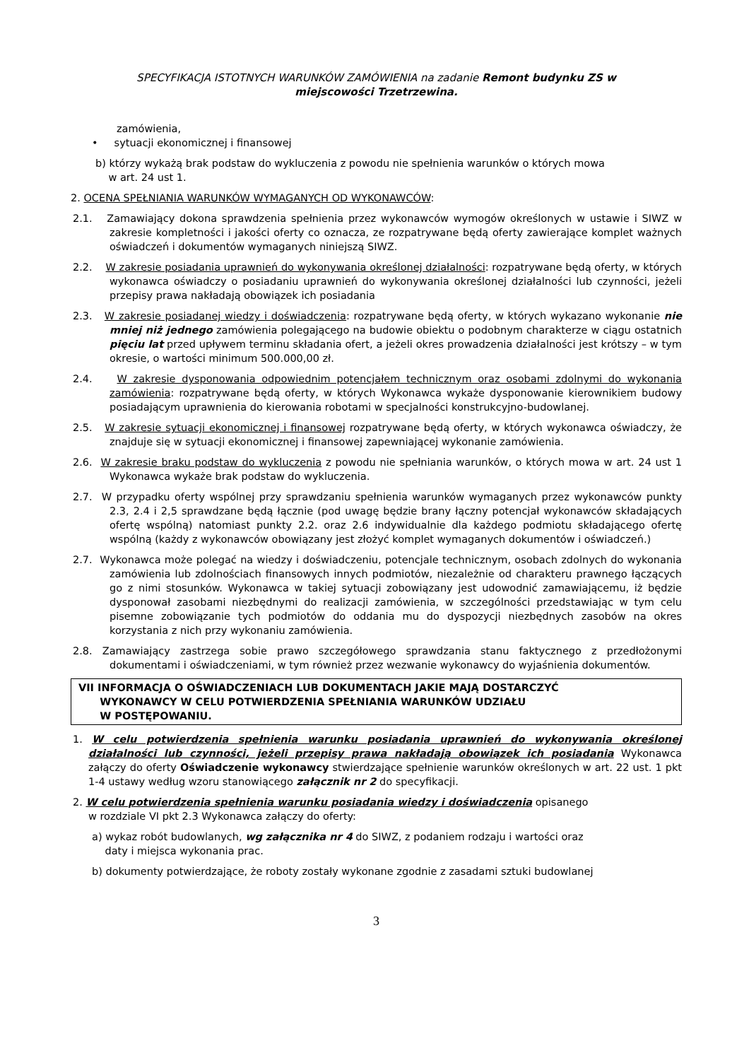SPECYFIKACJA ISTOTNYCH WARUNKÓW ZAMÓWIENIA na zadanie Remont budynku ZS w
miejscowości Trzetrzewina.
zamówienia,
• sytuacji ekonomicznej i finansowej
b) którzy wykażą brak podstaw do wykluczenia z powodu nie spełnienia warunków o których mowa
w art. 24 ust 1.
2. OCENA SPEŁNIANIA WARUNKÓW WYMAGANYCH OD WYKONAWCÓW:
2.1. Zamawiający dokona sprawdzenia spełnienia przez wykonawców wymogów określonych w ustawie i SIWZ w zakresie kompletności i jakości oferty co oznacza, ze rozpatrywane będą oferty zawierające komplet ważnych oświadczeń i dokumentów wymaganych niniejszą SIWZ.
2.2. W zakresie posiadania uprawnień do wykonywania określonej działalności: rozpatrywane będą oferty, w których wykonawca oświadczy o posiadaniu uprawnień do wykonywania określonej działalności lub czynności, jeżeli przepisy prawa nakładają obowiązek ich posiadania
2.3. W zakresie posiadanej wiedzy i doświadczenia: rozpatrywane będą oferty, w których wykazano wykonanie nie mniej niż jednego zamówienia polegającego na budowie obiektu o podobnym charakterze w ciągu ostatnich pięciu lat przed upływem terminu składania ofert, a jeżeli okres prowadzenia działalności jest krótszy – w tym okresie, o wartości minimum 500.000,00 zł.
2.4. W zakresie dysponowania odpowiednim potencjałem technicznym oraz osobami zdolnymi do wykonania zamówienia: rozpatrywane będą oferty, w których Wykonawca wykaże dysponowanie kierownikiem budowy posiadającym uprawnienia do kierowania robotami w specjalności konstrukcyjno-budowlanej.
2.5. W zakresie sytuacji ekonomicznej i finansowej rozpatrywane będą oferty, w których wykonawca oświadczy, że znajduje się w sytuacji ekonomicznej i finansowej zapewniającej wykonanie zamówienia.
2.6. W zakresie braku podstaw do wykluczenia z powodu nie spełniania warunków, o których mowa w art. 24 ust 1 Wykonawca wykaże brak podstaw do wykluczenia.
2.7. W przypadku oferty wspólnej przy sprawdzaniu spełnienia warunków wymaganych przez wykonawców punkty 2.3, 2.4 i 2,5 sprawdzane będą łącznie (pod uwagę będzie brany łączny potencjał wykonawców składających ofertę wspólną) natomiast punkty 2.2. oraz 2.6 indywidualnie dla każdego podmiotu składającego ofertę wspólną (każdy z wykonawców obowiązany jest złożyć komplet wymaganych dokumentów i oświadczeń.)
2.7. Wykonawca może polegać na wiedzy i doświadczeniu, potencjale technicznym, osobach zdolnych do wykonania zamówienia lub zdolnościach finansowych innych podmiotów, niezależnie od charakteru prawnego łączących go z nimi stosunków. Wykonawca w takiej sytuacji zobowiązany jest udowodnić zamawiającemu, iż będzie dysponował zasobami niezbędnymi do realizacji zamówienia, w szczególności przedstawiając w tym celu pisemne zobowiązanie tych podmiotów do oddania mu do dyspozycji niezbędnych zasobów na okres korzystania z nich przy wykonaniu zamówienia.
2.8. Zamawiający zastrzega sobie prawo szczegółowego sprawdzania stanu faktycznego z przedłożonymi dokumentami i oświadczeniami, w tym również przez wezwanie wykonawcy do wyjaśnienia dokumentów.
VII INFORMACJA O OŚWIADCZENIACH LUB DOKUMENTACH JAKIE MAJĄ DOSTARCZYĆ
WYKONAWCY W CELU POTWIERDZENIA SPEŁNIANIA WARUNKÓW UDZIAŁU
W POSTĘPOWANIU.
1. W celu potwierdzenia spełnienia warunku posiadania uprawnień do wykonywania określonej działalności lub czynności, jeżeli przepisy prawa nakładają obowiązek ich posiadania Wykonawca załączy do oferty Oświadczenie wykonawcy stwierdzające spełnienie warunków określonych w art. 22 ust. 1 pkt 1-4 ustawy według wzoru stanowiącego załącznik nr 2 do specyfikacji.
2. W celu potwierdzenia spełnienia warunku posiadania wiedzy i doświadczenia opisanego
w rozdziale VI pkt 2.3 Wykonawca załączy do oferty:
a) wykaz robót budowlanych, wg załącznika nr 4 do SIWZ, z podaniem rodzaju i wartości oraz
daty i miejsca wykonania prac.
b) dokumenty potwierdzające, że roboty zostały wykonane zgodnie z zasadami sztuki budowlanej
3